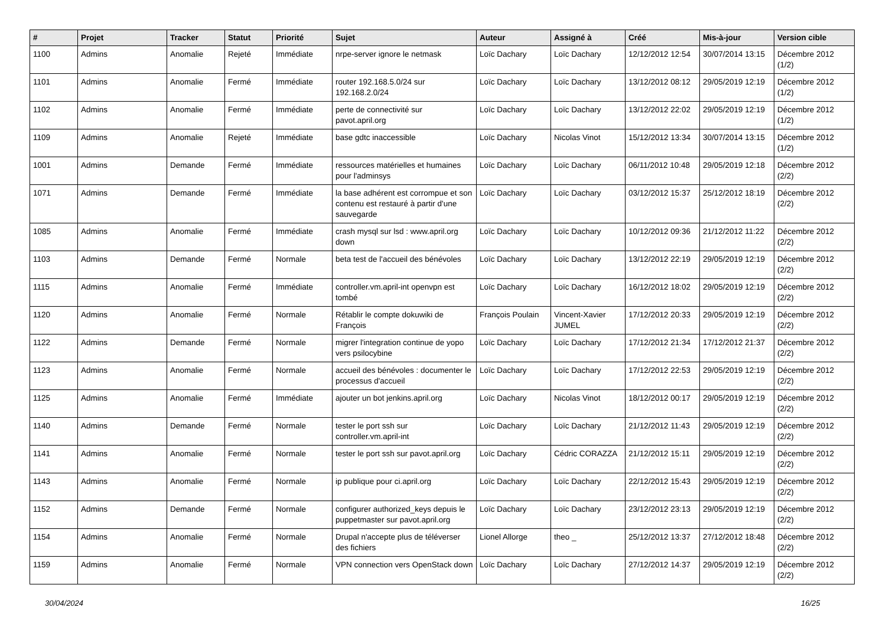| # | Projet | Tracker | Statut | Priorité | Sujet | Auteur | Assigné à | Créé | Mis-à-jour | Version cible |
| --- | --- | --- | --- | --- | --- | --- | --- | --- | --- | --- |
| 1100 | Admins | Anomalie | Rejeté | Immédiate | nrpe-server ignore le netmask | Loïc Dachary | Loïc Dachary | 12/12/2012 12:54 | 30/07/2014 13:15 | Décembre 2012 (1/2) |
| 1101 | Admins | Anomalie | Fermé | Immédiate | router 192.168.5.0/24 sur 192.168.2.0/24 | Loïc Dachary | Loïc Dachary | 13/12/2012 08:12 | 29/05/2019 12:19 | Décembre 2012 (1/2) |
| 1102 | Admins | Anomalie | Fermé | Immédiate | perte de connectivité sur pavot.april.org | Loïc Dachary | Loïc Dachary | 13/12/2012 22:02 | 29/05/2019 12:19 | Décembre 2012 (1/2) |
| 1109 | Admins | Anomalie | Rejeté | Immédiate | base gdtc inaccessible | Loïc Dachary | Nicolas Vinot | 15/12/2012 13:34 | 30/07/2014 13:15 | Décembre 2012 (1/2) |
| 1001 | Admins | Demande | Fermé | Immédiate | ressources matérielles et humaines pour l'adminsys | Loïc Dachary | Loïc Dachary | 06/11/2012 10:48 | 29/05/2019 12:18 | Décembre 2012 (2/2) |
| 1071 | Admins | Demande | Fermé | Immédiate | la base adhérent est corrompue et son contenu est restauré à partir d'une sauvegarde | Loïc Dachary | Loïc Dachary | 03/12/2012 15:37 | 25/12/2012 18:19 | Décembre 2012 (2/2) |
| 1085 | Admins | Anomalie | Fermé | Immédiate | crash mysql sur lsd : www.april.org down | Loïc Dachary | Loïc Dachary | 10/12/2012 09:36 | 21/12/2012 11:22 | Décembre 2012 (2/2) |
| 1103 | Admins | Demande | Fermé | Normale | beta test de l'accueil des bénévoles | Loïc Dachary | Loïc Dachary | 13/12/2012 22:19 | 29/05/2019 12:19 | Décembre 2012 (2/2) |
| 1115 | Admins | Anomalie | Fermé | Immédiate | controller.vm.april-int openvpn est tombé | Loïc Dachary | Loïc Dachary | 16/12/2012 18:02 | 29/05/2019 12:19 | Décembre 2012 (2/2) |
| 1120 | Admins | Anomalie | Fermé | Normale | Rétablir le compte dokuwiki de François | François Poulain | Vincent-Xavier JUMEL | 17/12/2012 20:33 | 29/05/2019 12:19 | Décembre 2012 (2/2) |
| 1122 | Admins | Demande | Fermé | Normale | migrer l'integration continue de yopo vers psilocybine | Loïc Dachary | Loïc Dachary | 17/12/2012 21:34 | 17/12/2012 21:37 | Décembre 2012 (2/2) |
| 1123 | Admins | Anomalie | Fermé | Normale | accueil des bénévoles : documenter le processus d'accueil | Loïc Dachary | Loïc Dachary | 17/12/2012 22:53 | 29/05/2019 12:19 | Décembre 2012 (2/2) |
| 1125 | Admins | Anomalie | Fermé | Immédiate | ajouter un bot jenkins.april.org | Loïc Dachary | Nicolas Vinot | 18/12/2012 00:17 | 29/05/2019 12:19 | Décembre 2012 (2/2) |
| 1140 | Admins | Demande | Fermé | Normale | tester le port ssh sur controller.vm.april-int | Loïc Dachary | Loïc Dachary | 21/12/2012 11:43 | 29/05/2019 12:19 | Décembre 2012 (2/2) |
| 1141 | Admins | Anomalie | Fermé | Normale | tester le port ssh sur pavot.april.org | Loïc Dachary | Cédric CORAZZA | 21/12/2012 15:11 | 29/05/2019 12:19 | Décembre 2012 (2/2) |
| 1143 | Admins | Anomalie | Fermé | Normale | ip publique pour ci.april.org | Loïc Dachary | Loïc Dachary | 22/12/2012 15:43 | 29/05/2019 12:19 | Décembre 2012 (2/2) |
| 1152 | Admins | Demande | Fermé | Normale | configurer authorized_keys depuis le puppetmaster sur pavot.april.org | Loïc Dachary | Loïc Dachary | 23/12/2012 23:13 | 29/05/2019 12:19 | Décembre 2012 (2/2) |
| 1154 | Admins | Anomalie | Fermé | Normale | Drupal n'accepte plus de téléverser des fichiers | Lionel Allorge | theo _ | 25/12/2012 13:37 | 27/12/2012 18:48 | Décembre 2012 (2/2) |
| 1159 | Admins | Anomalie | Fermé | Normale | VPN connection vers OpenStack down | Loïc Dachary | Loïc Dachary | 27/12/2012 14:37 | 29/05/2019 12:19 | Décembre 2012 (2/2) |
30/04/2024 16/25